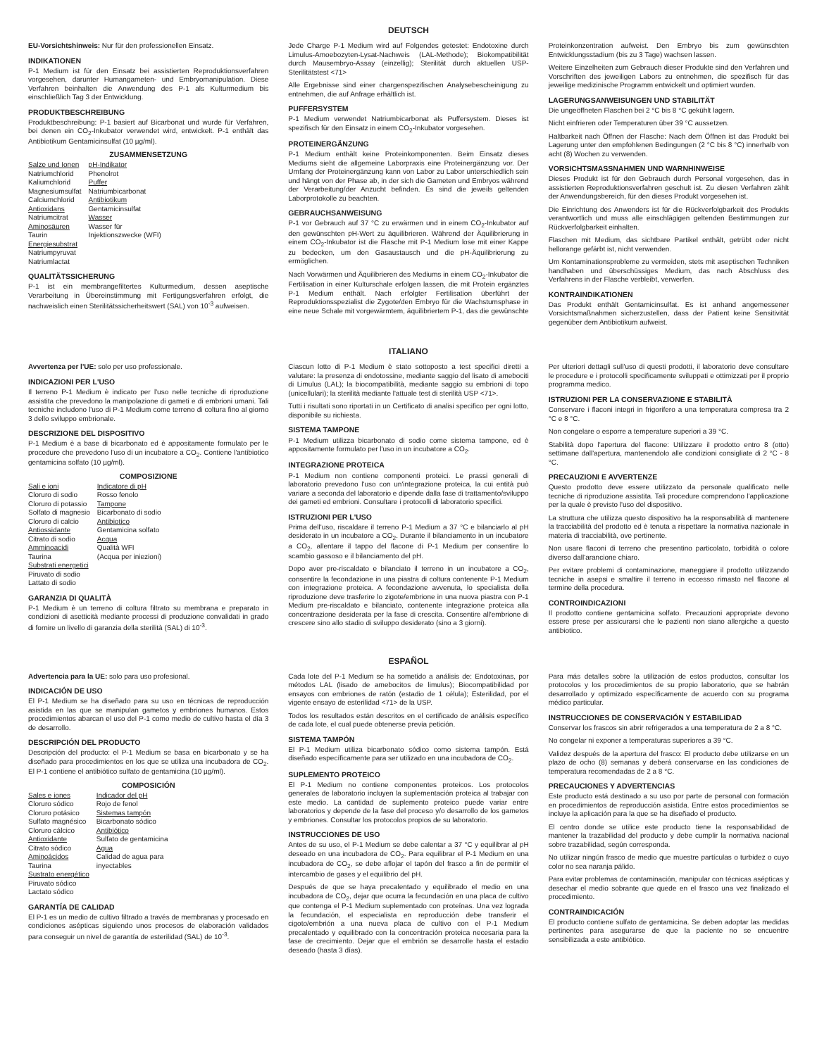DEUTSCH
EU-Vorsichtshinweis: Nur für den professionellen Einsatz.
INDIKATIONEN
P-1 Medium ist für den Einsatz bei assistierten Reproduktionsverfahren vorgesehen, darunter Humangameten- und Embryomanipulation. Diese Verfahren beinhalten die Anwendung des P-1 als Kulturmedium bis einschließlich Tag 3 der Entwicklung.
PRODUKTBESCHREIBUNG
Produktbeschreibung: P-1 basiert auf Bicarbonat und wurde für Verfahren, bei denen ein CO<sub>2</sub>-Inkubator verwendet wird, entwickelt. P-1 enthält das Antibiotikum Gentamicinsulfat (10 µg/ml).
ZUSAMMENSETZUNG
| Salze und Ionen | pH-Indikator |
| Natriumchlorid | Phenolrot |
| Kaliumchlorid | Puffer |
| Magnesiumsulfat | Natriumbicarbonat |
| Calciumchlorid | Antibiotikum |
| Antioxidans | Gentamicinsulfat |
| Natriumcitrat | Wasser |
| Aminosäuren | Wasser für |
| Taurin | Injektionszwecke (WFI) |
| Energiesubstrat | |
| Natriumpyruvat | |
| Natriumlactat | |
QUALITÄTSSICHERUNG
P-1 ist ein membrangefiltertes Kulturmedium, dessen aseptische Verarbeitung in Übereinstimmung mit Fertigungsverfahren erfolgt, die nachweislich einen Sterilitätssicherheitswert (SAL) von 10<sup>-3</sup> aufweisen.
Jede Charge P-1 Medium wird auf Folgendes getestet: Endotoxine durch Limulus-Amoebozyten-Lysat-Nachweis (LAL-Methode); Biokompatibilität durch Mausembryo-Assay (einzellig); Sterilität durch aktuellen USP-Sterilitätstest <71>
Alle Ergebnisse sind einer chargenspezifischen Analysebescheinigung zu entnehmen, die auf Anfrage erhältlich ist.
PUFFERSYSTEM
P-1 Medium verwendet Natriumbicarbonat als Puffersystem. Dieses ist spezifisch für den Einsatz in einem CO<sub>2</sub>-Inkubator vorgesehen.
PROTEINERGÄNZUNG
P-1 Medium enthält keine Proteinkomponenten. Beim Einsatz dieses Mediums sieht die allgemeine Laborpraxis eine Proteinergänzung vor. Der Umfang der Proteinergänzung kann von Labor zu Labor unterschiedlich sein und hängt von der Phase ab, in der sich die Gameten und Embryos während der Verarbeitung/der Anzucht befinden. Es sind die jeweils geltenden Laborprotokolle zu beachten.
GEBRAUCHSANWEISUNG
P-1 vor Gebrauch auf 37 °C zu erwärmen und in einem CO<sub>2</sub>-Inkubator auf den gewünschten pH-Wert zu äquilibrieren. Während der Äquilibrierung in einem CO<sub>2</sub>-Inkubator ist die Flasche mit P-1 Medium lose mit einer Kappe zu bedecken, um den Gasaustausch und die pH-Äquilibrierung zu ermöglichen.
Nach Vorwärmen und Äquilibrieren des Mediums in einem CO<sub>2</sub>-Inkubator die Fertilisation in einer Kulturschale erfolgen lassen, die mit Protein ergänztes P-1 Medium enthält. Nach erfolgter Fertilisation überführt der Reproduktionsspezialist die Zygote/den Embryo für die Wachstumsphase in eine neue Schale mit vorgewärmtem, äquilibriertem P-1, das die gewünschte Proteinkonzentration aufweist. Den Embryo bis zum gewünschten Entwicklungsstadium (bis zu 3 Tage) wachsen lassen.
Weitere Einzelheiten zum Gebrauch dieser Produkte sind den Verfahren und Vorschriften des jeweiligen Labors zu entnehmen, die spezifisch für das jeweilige medizinische Programm entwickelt und optimiert wurden.
LAGERUNGSANWEISUNGEN UND STABILITÄT
Die ungeöffneten Flaschen bei 2 °C bis 8 °C gekühlt lagern.
Nicht einfrieren oder Temperaturen über 39 °C aussetzen.
Haltbarkeit nach Öffnen der Flasche: Nach dem Öffnen ist das Produkt bei Lagerung unter den empfohlenen Bedingungen (2 °C bis 8 °C) innerhalb von acht (8) Wochen zu verwenden.
VORSICHTSMASSNAHMEN UND WARNHINWEISE
Dieses Produkt ist für den Gebrauch durch Personal vorgesehen, das in assistierten Reproduktionsverfahren geschult ist. Zu diesen Verfahren zählt der Anwendungsbereich, für den dieses Produkt vorgesehen ist.
Die Einrichtung des Anwenders ist für die Rückverfolgbarkeit des Produkts verantwortlich und muss alle einschlägigen geltenden Bestimmungen zur Rückverfolgbarkeit einhalten.
Flaschen mit Medium, das sichtbare Partikel enthält, getrübt oder nicht hellorange gefärbt ist, nicht verwenden.
Um Kontaminationsprobleme zu vermeiden, stets mit aseptischen Techniken handhaben und überschüssiges Medium, das nach Abschluss des Verfahrens in der Flasche verbleibt, verwerfen.
KONTRAINDIKATIONEN
Das Produkt enthält Gentamicinsulfat. Es ist anhand angemessener Vorsichtsmaßnahmen sicherzustellen, dass der Patient keine Sensitivität gegenüber dem Antibiotikum aufweist.
ITALIANO
Avvertenza per l'UE: solo per uso professionale.
INDICAZIONI PER L'USO
Il terreno P-1 Medium è indicato per l'uso nelle tecniche di riproduzione assistita che prevedono la manipolazione di gameti e di embrioni umani. Tali tecniche includono l'uso di P-1 Medium come terreno di coltura fino al giorno 3 dello sviluppo embrionale.
DESCRIZIONE DEL DISPOSITIVO
P-1 Medium è a base di bicarbonato ed è appositamente formulato per le procedure che prevedono l'uso di un incubatore a CO<sub>2</sub>. Contiene l'antibiotico gentamicina solfato (10 µg/ml).
COMPOSIZIONE
| Sali e ioni | Indicatore di pH |
| Cloruro di sodio | Rosso fenolo |
| Cloruro di potassio | Tampone |
| Solfato di magnesio | Bicarbonato di sodio |
| Cloruro di calcio | Antibiotico |
| Antiossidante | Gentamicina solfato |
| Citrato di sodio | Acqua |
| Amminoacidi | Qualità WFI |
| Taurina | (Acqua per iniezioni) |
| Substrati energetici | |
| Piruvato di sodio | |
| Lattato di sodio | |
GARANZIA DI QUALITÀ
P-1 Medium è un terreno di coltura filtrato su membrana e preparato in condizioni di asetticità mediante processi di produzione convalidati in grado di fornire un livello di garanzia della sterilità (SAL) di 10<sup>-3</sup>.
Ciascun lotto di P-1 Medium è stato sottoposto a test specifici diretti a valutare: la presenza di endotossine, mediante saggio del lisato di amebociti di Limulus (LAL); la biocompatibilità, mediante saggio su embrioni di topo (unicellulari); la sterilità mediante l'attuale test di sterilità USP <71>.
Tutti i risultati sono riportati in un Certificato di analisi specifico per ogni lotto, disponibile su richiesta.
SISTEMA TAMPONE
P-1 Medium utilizza bicarbonato di sodio come sistema tampone, ed è appositamente formulato per l'uso in un incubatore a CO<sub>2</sub>.
INTEGRAZIONE PROTEICA
P-1 Medium non contiene componenti proteici. Le prassi generali di laboratorio prevedono l'uso con un'integrazione proteica, la cui entità può variare a seconda del laboratorio e dipende dalla fase di trattamento/sviluppo dei gameti ed embrioni. Consultare i protocolli di laboratorio specifici.
ISTRUZIONI PER L'USO
Prima dell'uso, riscaldare il terreno P-1 Medium a 37 °C e bilanciarlo al pH desiderato in un incubatore a CO<sub>2</sub>. Durante il bilanciamento in un incubatore a CO<sub>2</sub>, allentare il tappo del flacone di P-1 Medium per consentire lo scambio gassoso e il bilanciamento del pH.
Dopo aver pre-riscaldato e bilanciato il terreno in un incubatore a CO<sub>2</sub>, consentire la fecondazione in una piastra di coltura contenente P-1 Medium con integrazione proteica. A fecondazione avvenuta, lo specialista della riproduzione deve trasferire lo zigote/embrione in una nuova piastra con P-1 Medium pre-riscaldato e bilanciato, contenente integrazione proteica alla concentrazione desiderata per la fase di crescita. Consentire all'embrione di crescere sino allo stadio di sviluppo desiderato (sino a 3 giorni).
Per ulteriori dettagli sull'uso di questi prodotti, il laboratorio deve consultare le procedure e i protocolli specificamente sviluppati e ottimizzati per il proprio programma medico.
ISTRUZIONI PER LA CONSERVAZIONE E STABILITÀ
Conservare i flaconi integri in frigorifero a una temperatura compresa tra 2 °C e 8 °C.
Non congelare o esporre a temperature superiori a 39 °C.
Stabilità dopo l'apertura del flacone: Utilizzare il prodotto entro 8 (otto) settimane dall'apertura, mantenendolo alle condizioni consigliate di 2 °C - 8 °C.
PRECAUZIONI E AVVERTENZE
Questo prodotto deve essere utilizzato da personale qualificato nelle tecniche di riproduzione assistita. Tali procedure comprendono l'applicazione per la quale è previsto l'uso del dispositivo.
La struttura che utilizza questo dispositivo ha la responsabilità di mantenere la tracciabilità del prodotto ed è tenuta a rispettare la normativa nazionale in materia di tracciabilità, ove pertinente.
Non usare flaconi di terreno che presentino particolato, torbidità o colore diverso dall'arancione chiaro.
Per evitare problemi di contaminazione, maneggiare il prodotto utilizzando tecniche in asepsi e smaltire il terreno in eccesso rimasto nel flacone al termine della procedura.
CONTROINDICAZIONI
Il prodotto contiene gentamicina solfato. Precauzioni appropriate devono essere prese per assicurarsi che le pazienti non siano allergiche a questo antibiotico.
ESPAÑOL
Advertencia para la UE: solo para uso profesional.
INDICACIÓN DE USO
El P-1 Medium se ha diseñado para su uso en técnicas de reproducción asistida en las que se manipulan gametos y embriones humanos. Estos procedimientos abarcan el uso del P-1 como medio de cultivo hasta el día 3 de desarrollo.
DESCRIPCIÓN DEL PRODUCTO
Descripción del producto: el P-1 Medium se basa en bicarbonato y se ha diseñado para procedimientos en los que se utiliza una incubadora de CO<sub>2</sub>. El P-1 contiene el antibiótico sulfato de gentamicina (10 µg/ml).
COMPOSICIÓN
| Sales e iones | Indicador del pH |
| Cloruro sódico | Rojo de fenol |
| Cloruro potásico | Sistemas tampón |
| Sulfato magnésico | Bicarbonato sódico |
| Cloruro cálcico | Antibiótico |
| Antioxidante | Sulfato de gentamicina |
| Citrato sódico | Agua |
| Aminoácidos | Calidad de agua para |
| Taurina | inyectables |
| Sustrato energético | |
| Piruvato sódico | |
| Lactato sódico | |
GARANTÍA DE CALIDAD
El P-1 es un medio de cultivo filtrado a través de membranas y procesado en condiciones asépticas siguiendo unos procesos de elaboración validados para conseguir un nivel de garantía de esterilidad (SAL) de 10<sup>-3</sup>.
Cada lote del P-1 Medium se ha sometido a análisis de: Endotoxinas, por métodos LAL (lisado de amebocitos de limulus); Biocompatibilidad por ensayos con embriones de ratón (estadio de 1 célula); Esterilidad, por el vigente ensayo de esterilidad <71> de la USP.
Todos los resultados están descritos en el certificado de análisis específico de cada lote, el cual puede obtenerse previa petición.
SISTEMA TAMPÓN
El P-1 Medium utiliza bicarbonato sódico como sistema tampón. Está diseñado específicamente para ser utilizado en una incubadora de CO<sub>2</sub>.
SUPLEMENTO PROTEICO
El P-1 Medium no contiene componentes proteicos. Los protocolos generales de laboratorio incluyen la suplementación proteica al trabajar con este medio. La cantidad de suplemento proteico puede variar entre laboratorios y depende de la fase del proceso y/o desarrollo de los gametos y embriones. Consultar los protocolos propios de su laboratorio.
INSTRUCCIONES DE USO
Antes de su uso, el P-1 Medium se debe calentar a 37 °C y equilibrar al pH deseado en una incubadora de CO<sub>2</sub>. Para equilibrar el P-1 Medium en una incubadora de CO<sub>2</sub>, se debe aflojar el tapón del frasco a fin de permitir el intercambio de gases y el equilibrio del pH.
Después de que se haya precalentado y equilibrado el medio en una incubadora de CO<sub>2</sub>, dejar que ocurra la fecundación en una placa de cultivo que contenga el P-1 Medium suplementado con proteínas. Una vez lograda la fecundación, el especialista en reproducción debe transferir el cigoto/embrión a una nueva placa de cultivo con el P-1 Medium precalentado y equilibrado con la concentración proteica necesaria para la fase de crecimiento. Dejar que el embrión se desarrolle hasta el estadio deseado (hasta 3 días).
Para más detalles sobre la utilización de estos productos, consultar los protocolos y los procedimientos de su propio laboratorio, que se habrán desarrollado y optimizado específicamente de acuerdo con su programa médico particular.
INSTRUCCIONES DE CONSERVACIÓN Y ESTABILIDAD
Conservar los frascos sin abrir refrigerados a una temperatura de 2 a 8 °C.
No congelar ni exponer a temperaturas superiores a 39 °C.
Validez después de la apertura del frasco: El producto debe utilizarse en un plazo de ocho (8) semanas y deberá conservarse en las condiciones de temperatura recomendadas de 2 a 8 °C.
PRECAUCIONES Y ADVERTENCIAS
Este producto está destinado a su uso por parte de personal con formación en procedimientos de reproducción asistida. Entre estos procedimientos se incluye la aplicación para la que se ha diseñado el producto.
El centro donde se utilice este producto tiene la responsabilidad de mantener la trazabilidad del producto y debe cumplir la normativa nacional sobre trazabilidad, según corresponda.
No utilizar ningún frasco de medio que muestre partículas o turbidez o cuyo color no sea naranja pálido.
Para evitar problemas de contaminación, manipular con técnicas asépticas y desechar el medio sobrante que quede en el frasco una vez finalizado el procedimiento.
CONTRAINDICACIÓN
El producto contiene sulfato de gentamicina. Se deben adoptar las medidas pertinentes para asegurarse de que la paciente no se encuentre sensibilizada a este antibiótico.